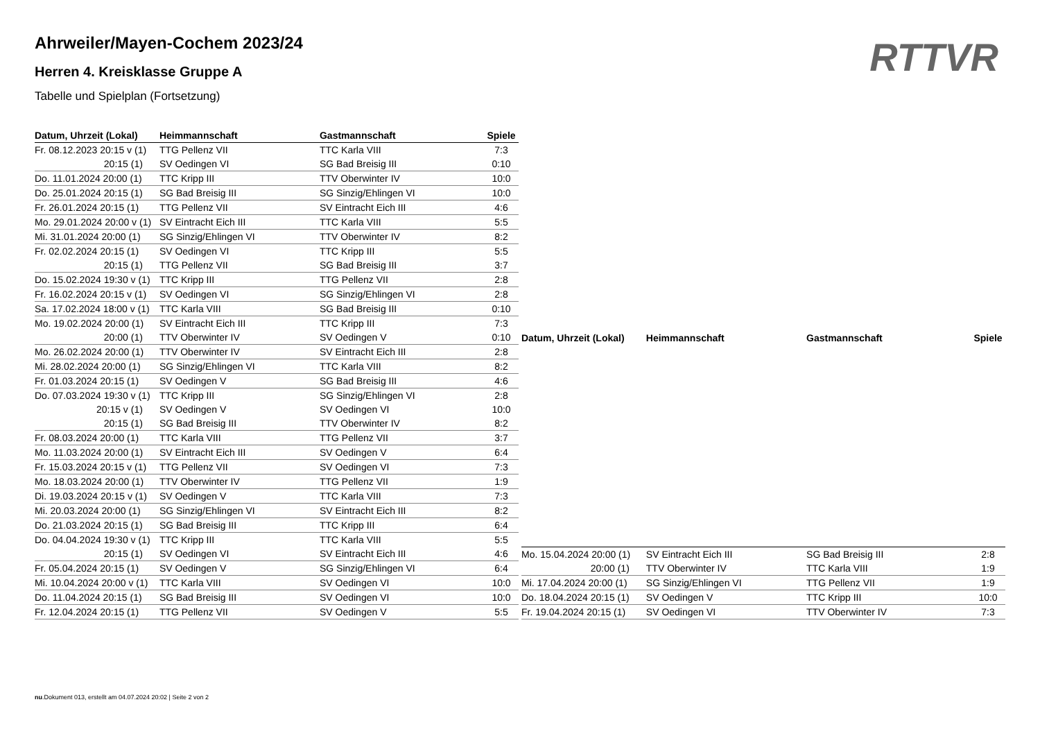RTTVR
Ahrweiler/Mayen-Cochem 2023/24
Herren 4. Kreisklasse Gruppe A
Tabelle und Spielplan (Fortsetzung)
| Datum, Uhrzeit (Lokal) | Heimmannschaft | Gastmannschaft | Spiele |
| --- | --- | --- | --- |
| Fr. 08.12.2023 20:15 v (1) | TTG Pellenz VII | TTC Karla VIII | 7:3 |
| 20:15 (1) | SV Oedingen VI | SG Bad Breisig III | 0:10 |
| Do. 11.01.2024 20:00 (1) | TTC Kripp III | TTV Oberwinter IV | 10:0 |
| Do. 25.01.2024 20:15 (1) | SG Bad Breisig III | SG Sinzig/Ehlingen VI | 10:0 |
| Fr. 26.01.2024 20:15 (1) | TTG Pellenz VII | SV Eintracht Eich III | 4:6 |
| Mo. 29.01.2024 20:00 v (1) | SV Eintracht Eich III | TTC Karla VIII | 5:5 |
| Mi. 31.01.2024 20:00 (1) | SG Sinzig/Ehlingen VI | TTV Oberwinter IV | 8:2 |
| Fr. 02.02.2024 20:15 (1) | SV Oedingen VI | TTC Kripp III | 5:5 |
| 20:15 (1) | TTG Pellenz VII | SG Bad Breisig III | 3:7 |
| Do. 15.02.2024 19:30 v (1) | TTC Kripp III | TTG Pellenz VII | 2:8 |
| Fr. 16.02.2024 20:15 v (1) | SV Oedingen VI | SG Sinzig/Ehlingen VI | 2:8 |
| Sa. 17.02.2024 18:00 v (1) | TTC Karla VIII | SG Bad Breisig III | 0:10 |
| Mo. 19.02.2024 20:00 (1) | SV Eintracht Eich III | TTC Kripp III | 7:3 |
| 20:00 (1) | TTV Oberwinter IV | SV Oedingen V | 0:10 |
| Mo. 26.02.2024 20:00 (1) | TTV Oberwinter IV | SV Eintracht Eich III | 2:8 |
| Mi. 28.02.2024 20:00 (1) | SG Sinzig/Ehlingen VI | TTC Karla VIII | 8:2 |
| Fr. 01.03.2024 20:15 (1) | SV Oedingen V | SG Bad Breisig III | 4:6 |
| Do. 07.03.2024 19:30 v (1) | TTC Kripp III | SG Sinzig/Ehlingen VI | 2:8 |
| 20:15 v (1) | SV Oedingen V | SV Oedingen VI | 10:0 |
| 20:15 (1) | SG Bad Breisig III | TTV Oberwinter IV | 8:2 |
| Fr. 08.03.2024 20:00 (1) | TTC Karla VIII | TTG Pellenz VII | 3:7 |
| Mo. 11.03.2024 20:00 (1) | SV Eintracht Eich III | SV Oedingen V | 6:4 |
| Fr. 15.03.2024 20:15 v (1) | TTG Pellenz VII | SV Oedingen VI | 7:3 |
| Mo. 18.03.2024 20:00 (1) | TTV Oberwinter IV | TTG Pellenz VII | 1:9 |
| Di. 19.03.2024 20:15 v (1) | SV Oedingen V | TTC Karla VIII | 7:3 |
| Mi. 20.03.2024 20:00 (1) | SG Sinzig/Ehlingen VI | SV Eintracht Eich III | 8:2 |
| Do. 21.03.2024 20:15 (1) | SG Bad Breisig III | TTC Kripp III | 6:4 |
| Do. 04.04.2024 19:30 v (1) | TTC Kripp III | TTC Karla VIII | 5:5 |
| 20:15 (1) | SV Oedingen VI | SV Eintracht Eich III | 4:6 |
| Fr. 05.04.2024 20:15 (1) | SV Oedingen V | SG Sinzig/Ehlingen VI | 6:4 |
| Mi. 10.04.2024 20:00 v (1) | TTC Karla VIII | SV Oedingen VI | 10:0 |
| Do. 11.04.2024 20:15 (1) | SG Bad Breisig III | SV Oedingen VI | 10:0 |
| Fr. 12.04.2024 20:15 (1) | TTG Pellenz VII | SV Oedingen V | 5:5 |
| Datum, Uhrzeit (Lokal) | Heimmannschaft | Gastmannschaft | Spiele |
| --- | --- | --- | --- |
| Mo. 15.04.2024 20:00 (1) | SV Eintracht Eich III | SG Bad Breisig III | 2:8 |
| 20:00 (1) | TTV Oberwinter IV | TTC Karla VIII | 1:9 |
| Mi. 17.04.2024 20:00 (1) | SG Sinzig/Ehlingen VI | TTG Pellenz VII | 1:9 |
| Do. 18.04.2024 20:15 (1) | SV Oedingen V | TTC Kripp III | 10:0 |
| Fr. 19.04.2024 20:15 (1) | SV Oedingen VI | TTV Oberwinter IV | 7:3 |
nu.Dokument 013, erstellt am 04.07.2024 20:02 | Seite 2 von 2